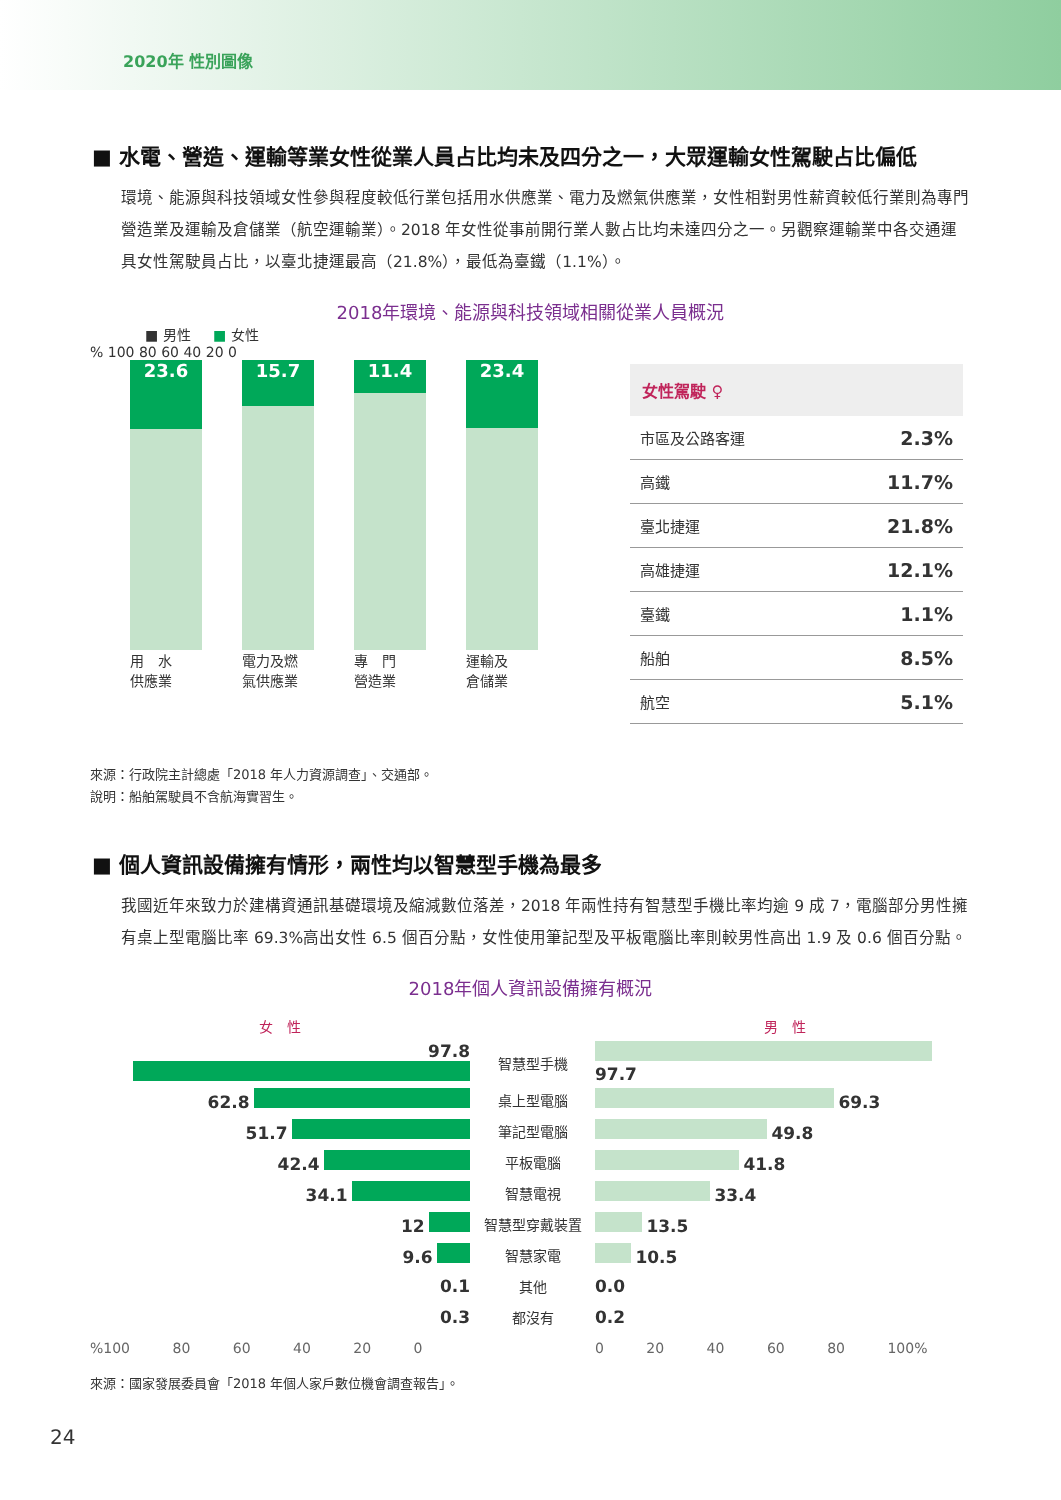2020年 性別圖像
■ 水電、營造、運輸等業女性從業人員占比均未及四分之一，大眾運輸女性駕駛占比偏低
環境、能源與科技領域女性參與程度較低行業包括用水供應業、電力及燃氣供應業，女性相對男性薪資較低行業則為專門營造業及運輸及倉儲業（航空運輸業）。2018 年女性從事前開行業人數占比均未達四分之一。另觀察運輸業中各交通運具女性駕駛員占比，以臺北捷運最高（21.8%），最低為臺鐵（1.1%）。
2018年環境、能源與科技領域相關從業人員概況
■ 男性 ■ 女性
% 100 80 60 40 20 0
23.6
用　水
供應業
15.7
電力及燃
氣供應業
11.4
專　門
營造業
23.4
運輸及
倉儲業
| 女性駕駛 ♀ | |
| --- | --- |
| 市區及公路客運 | 2.3% |
| 高鐵 | 11.7% |
| 臺北捷運 | 21.8% |
| 高雄捷運 | 12.1% |
| 臺鐵 | 1.1% |
| 船舶 | 8.5% |
| 航空 | 5.1% |
來源：行政院主計總處「2018 年人力資源調查」、交通部。
說明：船舶駕駛員不含航海實習生。
■ 個人資訊設備擁有情形，兩性均以智慧型手機為最多
我國近年來致力於建構資通訊基礎環境及縮減數位落差，2018 年兩性持有智慧型手機比率均逾 9 成 7，電腦部分男性擁有桌上型電腦比率 69.3%高出女性 6.5 個百分點，女性使用筆記型及平板電腦比率則較男性高出 1.9 及 0.6 個百分點。
2018年個人資訊設備擁有概況
| 女 性 | | 男 性 |
| 97.8 | 智慧型手機 | 97.7 |
| 62.8 | 桌上型電腦 | 69.3 |
| 51.7 | 筆記型電腦 | 49.8 |
| 42.4 | 平板電腦 | 41.8 |
| 34.1 | 智慧電視 | 33.4 |
| 12 | 智慧型穿戴裝置 | 13.5 |
| 9.6 | 智慧家電 | 10.5 |
| 0.1 | 其他 | 0.0 |
| 0.3 | 都沒有 | 0.2 |
| %100 80 60 40 20 0 | | 0 20 40 60 80 100% |
來源：國家發展委員會「2018 年個人家戶數位機會調查報告」。
24